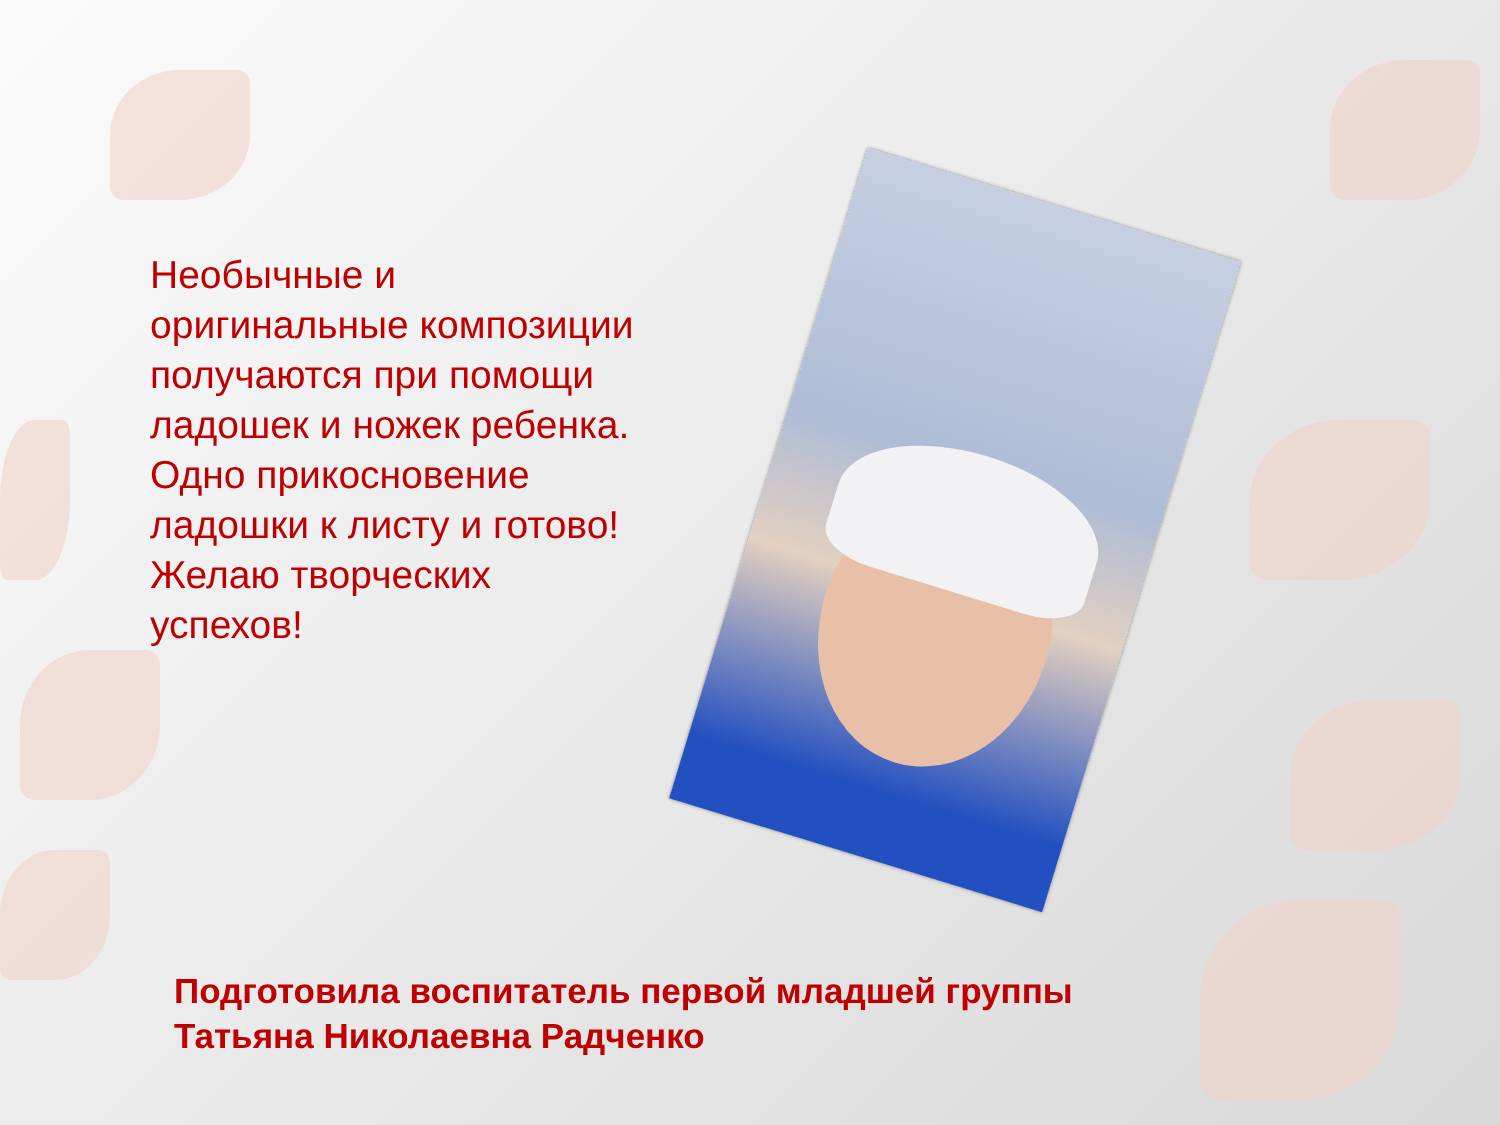Необычные и оригинальные композиции получаются при помощи ладошек и ножек ребенка. Одно прикосновение ладошки к листу и готово! Желаю творческих успехов!
Подготовила воспитатель первой младшей группы
Татьяна Николаевна Радченко